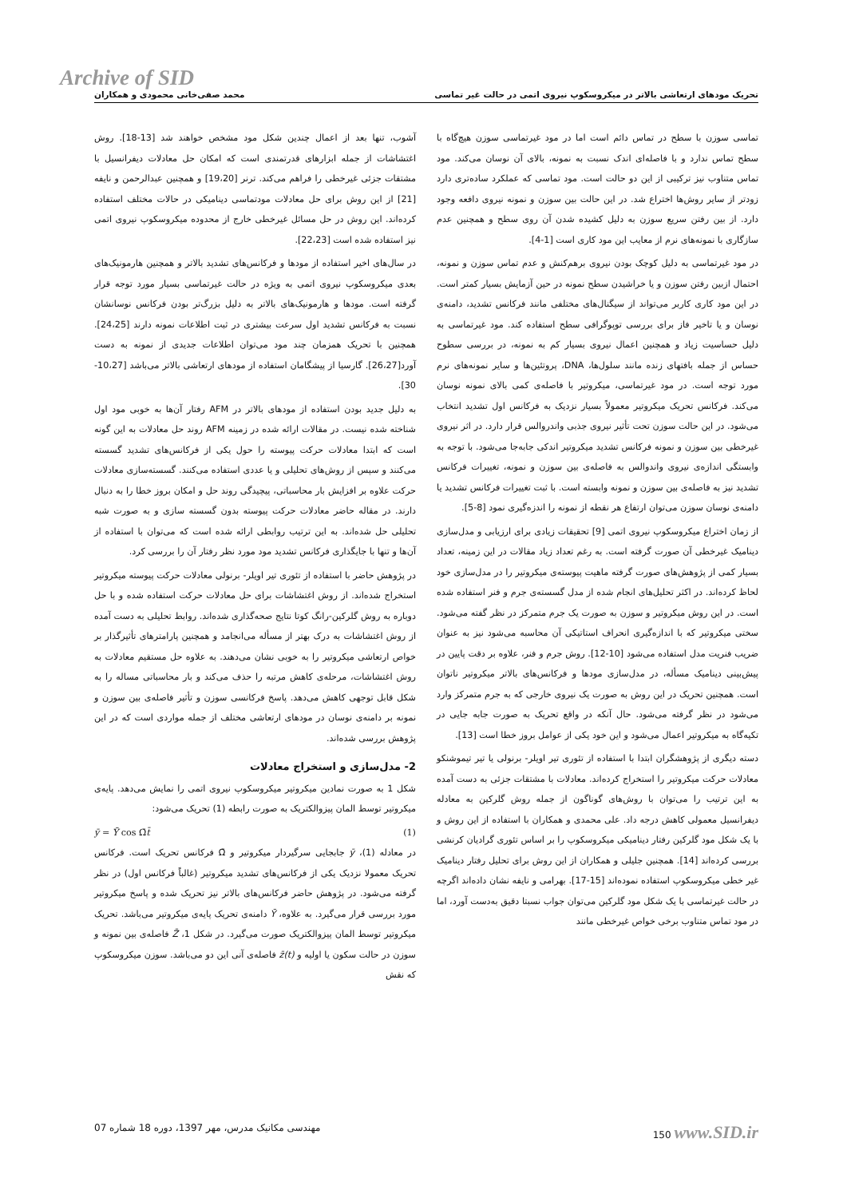Archive of SID
تحریک مودهای ارتعاشی بالاتر در میکروسکوپ نیروی اتمی در حالت غیر تماسی محمد صفی‌خانی محمودی و همکاران
تماسی سوزن با سطح در تماس دائم است اما در مود غیرتماسی سوزن هیچ‌گاه با سطح تماس ندارد و با فاصله‌ای اندک نسبت به نمونه، بالای آن نوسان می‌کند. مود تماس متناوب نیز ترکیبی از این دو حالت است. مود تماسی که عملکرد ساده‌تری دارد زودتر از سایر روش‌ها اختراع شد. در این حالت بین سوزن و نمونه نیروی دافعه وجود دارد. از بین رفتن سریع سوزن به دلیل کشیده شدن آن روی سطح و همچنین عدم سازگاری با نمونه‌های نرم از معایب این مود کاری است [1-4].
در مود غیرتماسی به دلیل کوچک بودن نیروی برهم‌کنش و عدم تماس سوزن و نمونه، احتمال ازبین رفتن سوزن و یا خراشیدن سطح نمونه در حین آزمایش بسیار کمتر است. در این مود کاری کاربر می‌تواند از سیگنال‌های مختلفی مانند فرکانس تشدید، دامنه‌ی نوسان و یا تاخیر فاز برای بررسی توپوگرافی سطح استفاده کند. مود غیرتماسی به دلیل حساسیت زیاد و همچنین اعمال نیروی بسیار کم به نمونه، در بررسی سطوح حساس از جمله بافتهای زنده مانند سلول‌ها، DNA، پروتئین‌ها و سایر نمونه‌های نرم مورد توجه است. در مود غیرتماسی، میکروتیر با فاصله‌ی کمی بالای نمونه نوسان می‌کند. فرکانس تحریک میکروتیر معمولاً بسیار نزدیک به فرکانس اول تشدید انتخاب می‌شود. در این حالت سوزن تحت تأثیر نیروی جذبی واندروالس قرار دارد. در اثر نیروی غیرخطی بین سوزن و نمونه فرکانس تشدید میکروتیر اندکی جابه‌جا می‌شود. با توجه به وابستگی اندازه‌ی نیروی واندوالس به فاصله‌ی بین سوزن و نمونه، تغییرات فرکانس تشدید نیز به فاصله‌ی بین سوزن و نمونه وابسته است. با ثبت تغییرات فرکانس تشدید یا دامنه‌ی نوسان سوزن می‌توان ارتفاع هر نقطه از نمونه را اندزه‌گیری نمود [8-5].
از زمان اختراع میکروسکوپ نیروی اتمی [9] تحقیقات زیادی برای ارزیابی و مدل‌سازی دینامیک غیرخطی آن صورت گرفته است. به رغم تعداد زیاد مقالات در این زمینه، تعداد بسیار کمی از پژوهش‌های صورت گرفته ماهیت پیوسته‌ی میکروتیر را در مدل‌سازی خود لحاظ کرده‌اند. در اکثر تحلیل‌های انجام شده از مدل گسسته‌ی جرم و فنر استفاده شده است. در این روش میکروتیر و سوزن به صورت یک جرم متمرکز در نظر گفته می‌شود. سختی میکروتیر که با اندازه‌گیری انحراف استاتیکی آن محاسبه می‌شود نیز به عنوان ضریب فنریت مدل استفاده می‌شود [10-12]. روش جرم و فنر، علاوه بر دقت پایین در پیش‌بینی دینامیک مسأله، در مدل‌سازی مودها و فرکانس‌های بالاتر میکروتیر ناتوان است. همچنین تحریک در این روش به صورت یک نیروی خارجی که به جرم متمرکز وارد می‌شود در نظر گرفته می‌شود. حال آنکه در واقع تحریک به صورت جابه جایی در تکیه‌گاه به میکروتیر اعمال می‌شود و این خود یکی از عوامل بروز خطا است [13].
دسته دیگری از پژوهشگران ابتدا با استفاده از تئوری تیر اویلر- برنولی یا تیر تیموشنکو معادلات حرکت میکروتیر را استخراج کرده‌اند. معادلات با مشتقات جزئی به دست آمده به این ترتیب را می‌توان با روش‌های گوناگون از جمله روش گلرکین به معادله دیفرانسیل معمولی کاهش درجه داد. علی محمدی و همکاران با استفاده از این روش و با یک شکل مود گلرکین رفتار دینامیکی میکروسکوپ را بر اساس تئوری گرادیان کرنشی بررسی کرده‌اند [14]. همچنین جلیلی و همکاران از این روش برای تحلیل رفتار دینامیک غیر خطی میکروسکوپ استفاده نموده‌اند [15-17]. بهرامی و نایفه نشان داده‌اند اگرچه در حالت غیرتماسی با یک شکل مود گلرکین می‌توان جواب نسبتا دقیق به‌دست آورد، اما در مود تماس متناوب برخی خواص غیرخطی مانند
آشوب، تنها بعد از اعمال چندین شکل مود مشخص خواهند شد [13-18]. روش اغتشاشات از جمله ابزارهای قدرتمندی است که امکان حل معادلات دیفرانسیل با مشتقات جزئی غیرخطی را فراهم می‌کند. ترنر [19،20] و همچنین عبدالرحمن و نایفه [21] از این روش برای حل معادلات مودتماسی دینامیکی در حالات مختلف استفاده کرده‌اند. این روش در حل مسائل غیرخطی خارج از محدوده میکروسکوپ نیروی اتمی نیز استفاده شده است [22،23].
در سال‌های اخیر استفاده از مودها و فرکانس‌های تشدید بالاتر و همچنین هارمونیک‌های بعدی میکروسکوپ نیروی اتمی به ویژه در حالت غیرتماسی بسیار مورد توجه قرار گرفته است. مودها و هارمونیک‌های بالاتر به دلیل بزرگ‌تر بودن فرکانس نوسانشان نسبت به فرکانس تشدید اول سرعت بیشتری در ثبت اطلاعات نمونه دارند [24،25]. همچنین با تحریک همزمان چند مود می‌توان اطلاعات جدیدی از نمونه به دست آورد[26،27]. گارسیا از پیشگامان استفاده از مودهای ارتعاشی بالاتر می‌باشد [10،27-30].
به دلیل جدید بودن استفاده از مودهای بالاتر در AFM رفتار آن‌ها به خوبی مود اول شناخته شده نیست. در مقالات ارائه شده در زمینه AFM روند حل معادلات به این گونه است که ابتدا معادلات حرکت پیوسته را حول یکی از فرکانس‌های تشدید گسسته می‌کنند و سپس از روش‌های تحلیلی و یا عددی استفاده می‌کنند. گسسته‌سازی معادلات حرکت علاوه بر افزایش بار محاسباتی، پیچیدگی روند حل و امکان بروز خطا را به دنبال دارند. در مقاله حاضر معادلات حرکت پیوسته بدون گسسته سازی و به صورت شبه تحلیلی حل شده‌اند. به این ترتیب روابطی ارائه شده است که می‌توان با استفاده از آن‌ها و تنها با جایگذاری فرکانس تشدید مود مورد نظر رفتار آن را بررسی کرد.
در پژوهش حاضر با استفاده از تئوری تیر اویلر- برنولی معادلات حرکت پیوسته میکروتیر استخراج شده‌اند. از روش اغتشاشات برای حل معادلات حرکت استفاده شده و با حل دوباره به روش گلرکین-رانگ کوتا نتایج صحه‌گذاری شده‌اند. روابط تحلیلی به دست آمده از روش اغتشاشات به درک بهتر از مسأله می‌انجامد و همچنین پارامترهای تأثیرگذار بر خواص ارتعاشی میکروتیر را به خوبی نشان می‌دهند. به علاوه حل مستقیم معادلات به روش اغتشاشات، مرحله‌ی کاهش مرتبه را حذف می‌کند و بار محاسباتی مساله را به شکل قابل توجهی کاهش می‌دهد. پاسخ فرکانسی سوزن و تأثیر فاصله‌ی بین سوزن و نمونه بر دامنه‌ی نوسان در مودهای ارتعاشی مختلف از جمله مواردی است که در این پژوهش بررسی شده‌اند.
2- مدل‌سازی و استخراج معادلات
شکل 1 به صورت نمادین میکروتیر میکروسکوپ نیروی اتمی را نمایش می‌دهد. پایه‌ی میکروتیر توسط المان پیزوالکتریک به صورت رابطه (1) تحریک می‌شود:
ȳ = Ȳ cos Ω̄t̄ (1)
در معادله (1)، ȳ جابجایی سرگیردار میکروتیر و Ω̄ فرکانس تحریک است. فرکانس تحریک معمولا نزدیک یکی از فرکانس‌های تشدید میکروتیر (غالباً فرکانس اول) در نظر گرفته می‌شود. در پژوهش حاضر فرکانس‌های بالاتر نیز تحریک شده و پاسخ میکروتیر مورد بررسی قرار می‌گیرد. به علاوه، Ȳ دامنه‌ی تحریک پایه‌ی میکروتیر می‌باشد. تحریک میکروتیر توسط المان پیزوالکتریک صورت می‌گیرد. در شکل 1، Z̄ فاصله‌ی بین نمونه و سوزن در حالت سکون یا اولیه و z̄(t) فاصله‌ی آنی این دو می‌باشد. سوزن میکروسکوپ که نقش
مهندسی مکانیک مدرس، مهر 1397، دوره 18 شماره 07 150 www.SID.ir